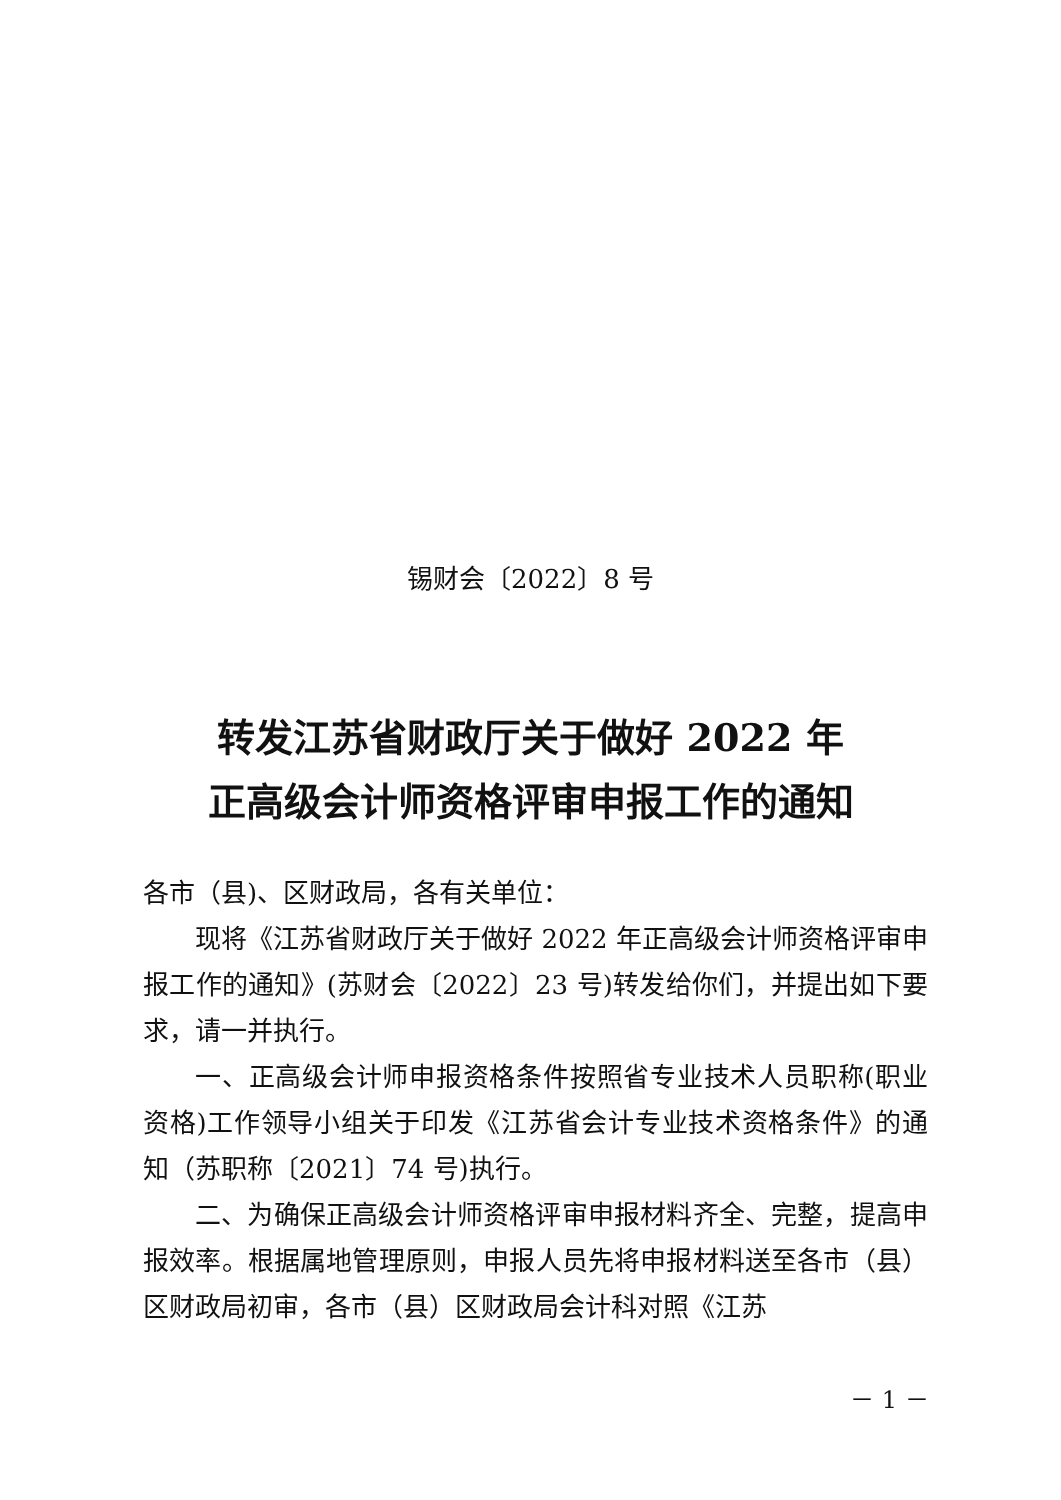锡财会〔2022〕8 号
转发江苏省财政厅关于做好 2022 年
正高级会计师资格评审申报工作的通知
各市（县)、区财政局，各有关单位：
现将《江苏省财政厅关于做好 2022 年正高级会计师资格评审申报工作的通知》(苏财会〔2022〕23 号)转发给你们，并提出如下要求，请一并执行。
一、正高级会计师申报资格条件按照省专业技术人员职称(职业资格)工作领导小组关于印发《江苏省会计专业技术资格条件》的通知（苏职称〔2021〕74 号)执行。
二、为确保正高级会计师资格评审申报材料齐全、完整，提高申报效率。根据属地管理原则，申报人员先将申报材料送至各市（县）区财政局初审，各市（县）区财政局会计科对照《江苏
－ 1 －